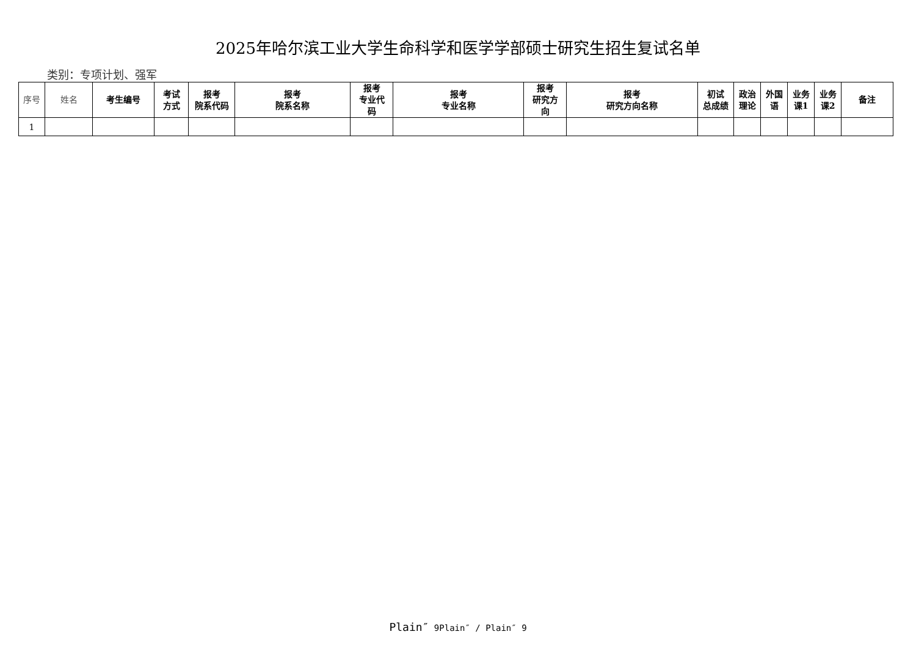2025年哈尔滨工业大学生命科学和医学学部硕士研究生招生复试名单
类别：专项计划、强军
| 序号 | 姓名 | 考生编号 | 考试 方式 | 报考 院系代码 | 报考 院系名称 | 报考 专业代 码 | 报考 专业名称 | 报考 研究方 向 | 报考 研究方向名称 | 初试 总成绩 | 政治 理论 | 外国 语 | 业务 课1 | 业务 课2 | 备注 |
| --- | --- | --- | --- | --- | --- | --- | --- | --- | --- | --- | --- | --- | --- | --- | --- |
| 1 | | | | | | | | | | | | | | | |
Plain″ 9Plain″ / Plain″ 9